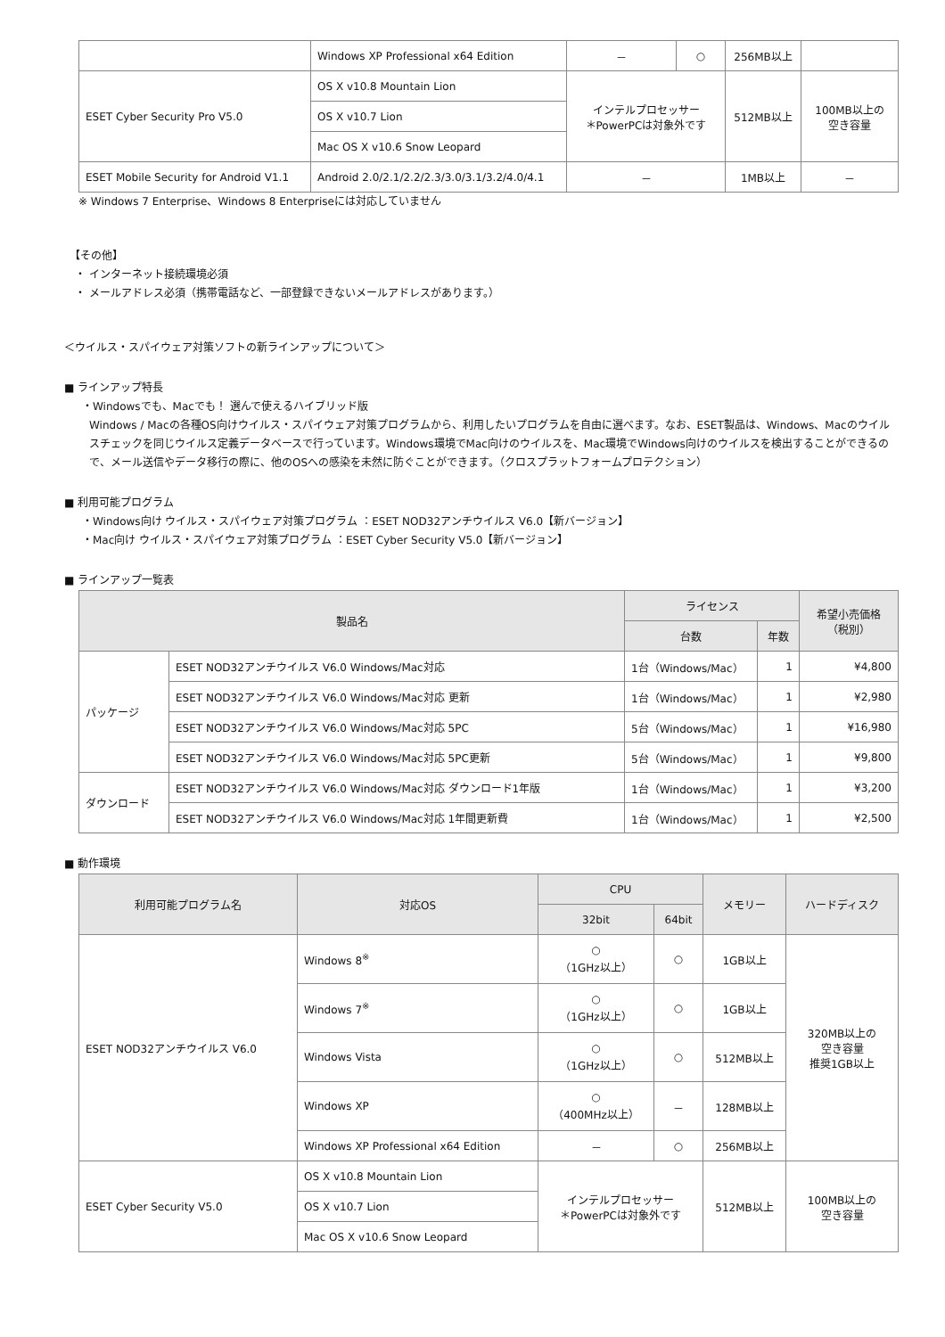| | Windows XP Professional x64 Edition | － | ○ | 256MB以上 | |
| ESET Cyber Security Pro V5.0 | OS X v10.8 Mountain Lion | インテルプロセッサー ＊PowerPCは対象外です | | 512MB以上 | 100MB以上の 空き容量 |
| | OS X v10.7 Lion | | | | |
| | Mac OS X v10.6 Snow Leopard | | | | |
| ESET Mobile Security for Android V1.1 | Android 2.0/2.1/2.2/2.3/3.0/3.1/3.2/4.0/4.1 | － | | 1MB以上 | － |
※ Windows 7 Enterprise、Windows 8 Enterpriseには対応していません
　【その他】
　・ インターネット接続環境必須
　・ メールアドレス必須（携帯電話など、一部登録できないメールアドレスがあります。）
＜ウイルス・スパイウェア対策ソフトの新ラインアップについて＞
■ ラインアップ特長
・Windowsでも、Macでも！ 選んで使えるハイブリッド版
Windows / Macの各種OS向けウイルス・スパイウェア対策プログラムから、利用したいプログラムを自由に選べます。なお、ESET製品は、Windows、Macのウイルスチェックを同じウイルス定義データベースで行っています。Windows環境でMac向けのウイルスを、Mac環境でWindows向けのウイルスを検出することができるので、メール送信やデータ移行の際に、他のOSへの感染を未然に防ぐことができます。（クロスプラットフォームプロテクション）
■ 利用可能プログラム
・Windows向け ウイルス・スパイウェア対策プログラム ：ESET NOD32アンチウイルス V6.0【新バージョン】
・Mac向け ウイルス・スパイウェア対策プログラム ：ESET Cyber Security V5.0【新バージョン】
■ ラインアップ一覧表
| 製品名 | | ライセンス | | 希望小売価格 （税別） |
| --- | --- | --- | --- | --- |
| | | 台数 | 年数 | |
| パッケージ | ESET NOD32アンチウイルス V6.0 Windows/Mac対応 | 1台（Windows/Mac） | 1 | ¥4,800 |
| | ESET NOD32アンチウイルス V6.0 Windows/Mac対応 更新 | 1台（Windows/Mac） | 1 | ¥2,980 |
| | ESET NOD32アンチウイルス V6.0 Windows/Mac対応 5PC | 5台（Windows/Mac） | 1 | ¥16,980 |
| | ESET NOD32アンチウイルス V6.0 Windows/Mac対応 5PC更新 | 5台（Windows/Mac） | 1 | ¥9,800 |
| ダウンロード | ESET NOD32アンチウイルス V6.0 Windows/Mac対応 ダウンロード1年版 | 1台（Windows/Mac） | 1 | ¥3,200 |
| | ESET NOD32アンチウイルス V6.0 Windows/Mac対応 1年間更新費 | 1台（Windows/Mac） | 1 | ¥2,500 |
■ 動作環境
| 利用可能プログラム名 | 対応OS | CPU | | メモリー | ハードディスク |
| --- | --- | --- | --- | --- | --- |
| | | 32bit | 64bit | | |
| ESET NOD32アンチウイルス V6.0 | Windows 8<sup>※</sup> | ○ （1GHz以上） | ○ | 1GB以上 | 320MB以上の 空き容量 推奨1GB以上 |
| | Windows 7<sup>※</sup> | ○ （1GHz以上） | ○ | 1GB以上 | |
| | Windows Vista | ○ （1GHz以上） | ○ | 512MB以上 | |
| | Windows XP | ○ （400MHz以上） | － | 128MB以上 | |
| | Windows XP Professional x64 Edition | － | ○ | 256MB以上 | |
| ESET Cyber Security V5.0 | OS X v10.8 Mountain Lion | インテルプロセッサー ＊PowerPCは対象外です | | 512MB以上 | 100MB以上の 空き容量 |
| | OS X v10.7 Lion | | | | |
| | Mac OS X v10.6 Snow Leopard | | | | |